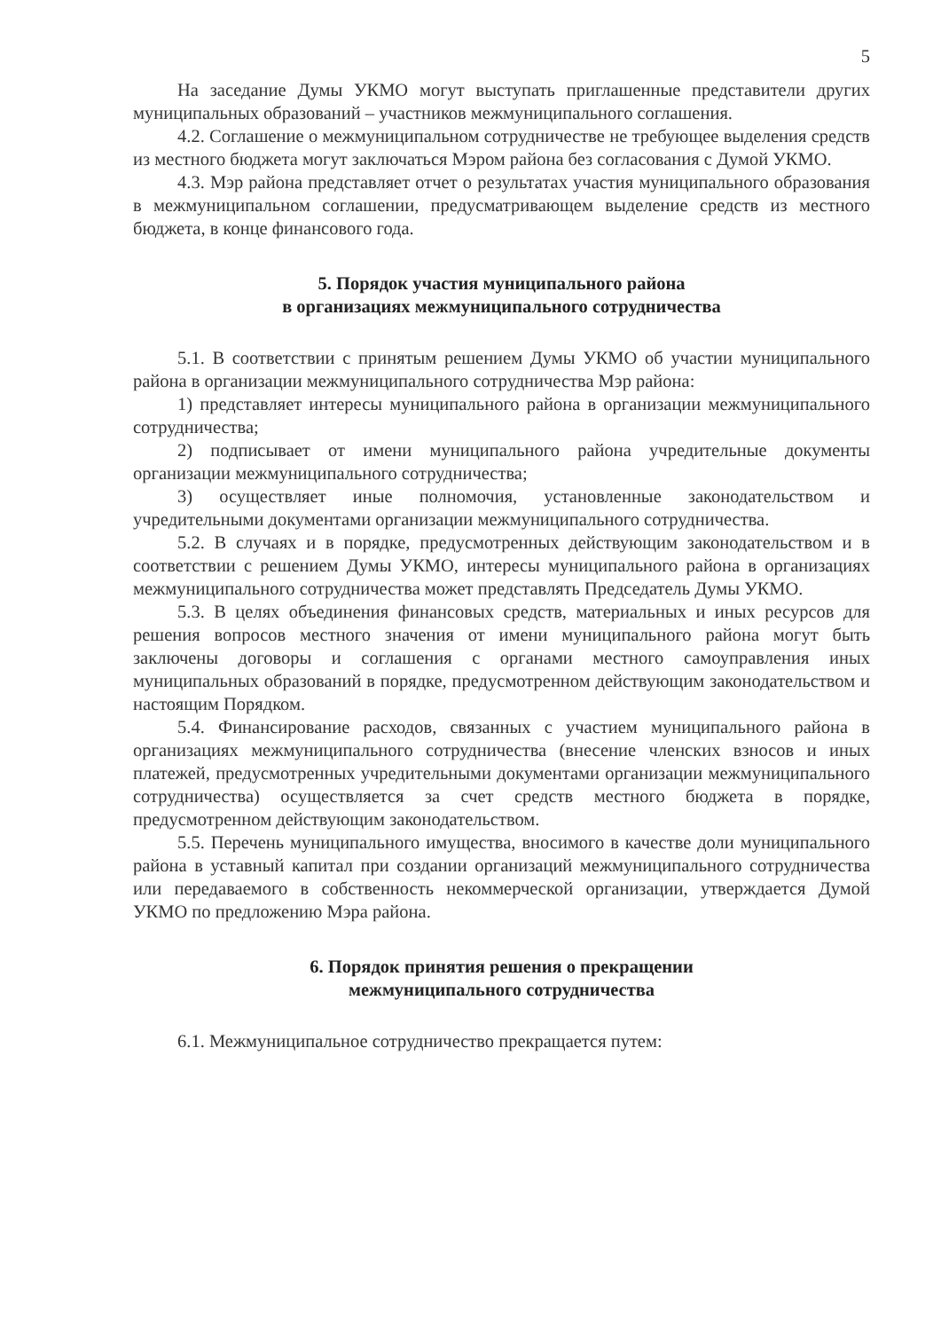5
На заседание Думы УКМО могут выступать приглашенные представители других муниципальных образований – участников межмуниципального соглашения.
4.2. Соглашение о межмуниципальном сотрудничестве не требующее выделения средств из местного бюджета могут заключаться Мэром района без согласования с Думой УКМО.
4.3. Мэр района представляет отчет о результатах участия муниципального образования в межмуниципальном соглашении, предусматривающем выделение средств из местного бюджета, в конце финансового года.
5. Порядок участия муниципального района
в организациях межмуниципального сотрудничества
5.1. В соответствии с принятым решением Думы УКМО об участии муниципального района в организации межмуниципального сотрудничества Мэр района:
1) представляет интересы муниципального района в организации межмуниципального сотрудничества;
2) подписывает от имени муниципального района учредительные документы организации межмуниципального сотрудничества;
3) осуществляет иные полномочия, установленные законодательством и учредительными документами организации межмуниципального сотрудничества.
5.2. В случаях и в порядке, предусмотренных действующим законодательством и в соответствии с решением Думы УКМО, интересы муниципального района в организациях межмуниципального сотрудничества может представлять Председатель Думы УКМО.
5.3. В целях объединения финансовых средств, материальных и иных ресурсов для решения вопросов местного значения от имени муниципального района могут быть заключены договоры и соглашения с органами местного самоуправления иных муниципальных образований в порядке, предусмотренном действующим законодательством и настоящим Порядком.
5.4. Финансирование расходов, связанных с участием муниципального района в организациях межмуниципального сотрудничества (внесение членских взносов и иных платежей, предусмотренных учредительными документами организации межмуниципального сотрудничества) осуществляется за счет средств местного бюджета в порядке, предусмотренном действующим законодательством.
5.5. Перечень муниципального имущества, вносимого в качестве доли муниципального района в уставный капитал при создании организаций межмуниципального сотрудничества или передаваемого в собственность некоммерческой организации, утверждается Думой УКМО по предложению Мэра района.
6. Порядок принятия решения о прекращении
межмуниципального сотрудничества
6.1. Межмуниципальное сотрудничество прекращается путем: